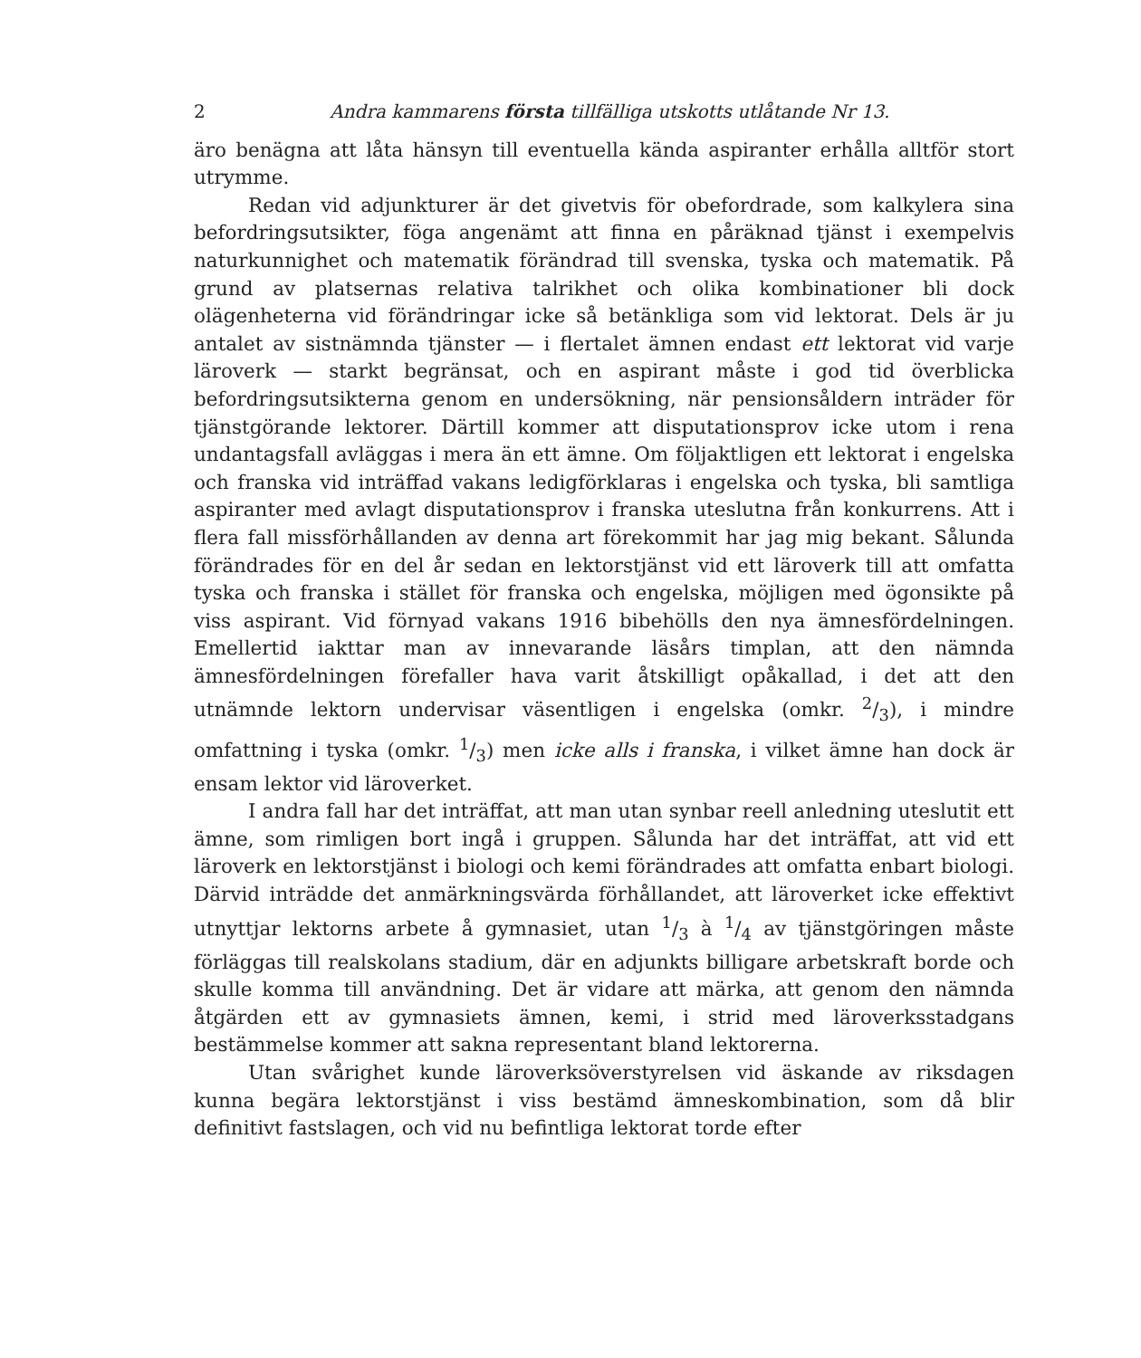2 Andra kammarens första tillfälliga utskotts utlåtande Nr 13.
äro benägna att låta hänsyn till eventuella kända aspiranter erhålla alltför stort utrymme.
Redan vid adjunkturer är det givetvis för obefordrade, som kalkylera sina befordringsutsikter, föga angenämt att finna en påräknad tjänst i exempelvis naturkunnighet och matematik förändrad till svenska, tyska och matematik. På grund av platsernas relativa talrikhet och olika kombinationer bli dock olägenheterna vid förändringar icke så betänkliga som vid lektorat. Dels är ju antalet av sistnämnda tjänster — i flertalet ämnen endast ett lektorat vid varje läroverk — starkt begränsat, och en aspirant måste i god tid överblicka befordringsutsikterna genom en undersökning, när pensionsåldern inträder för tjänstgörande lektorer. Därtill kommer att disputationsprov icke utom i rena undantagsfall avläggas i mera än ett ämne. Om följaktligen ett lektorat i engelska och franska vid inträffad vakans ledigförklaras i engelska och tyska, bli samtliga aspiranter med avlagt disputationsprov i franska uteslutna från konkurrens. Att i flera fall missförhållanden av denna art förekommit har jag mig bekant. Sålunda förändrades för en del år sedan en lektorstjänst vid ett läroverk till att omfatta tyska och franska i stället för franska och engelska, möjligen med ögonsikte på viss aspirant. Vid förnyad vakans 1916 bibehölls den nya ämnesfördelningen. Emellertid iakttar man av innevarande läsårs timplan, att den nämnda ämnesfördelningen förefaller hava varit åtskilligt opåkallad, i det att den utnämnde lektorn undervisar väsentligen i engelska (omkr. 2/3), i mindre omfattning i tyska (omkr. 1/3) men icke alls i franska, i vilket ämne han dock är ensam lektor vid läroverket.
I andra fall har det inträffat, att man utan synbar reell anledning uteslutit ett ämne, som rimligen bort ingå i gruppen. Sålunda har det inträffat, att vid ett läroverk en lektorstjänst i biologi och kemi förändrades att omfatta enbart biologi. Därvid inträdde det anmärkningsvärda förhållandet, att läroverket icke effektivt utnyttjar lektorns arbete å gymnasiet, utan 1/3 à 1/4 av tjänstgöringen måste förläggas till realskolans stadium, där en adjunkts billigare arbetskraft borde och skulle komma till användning. Det är vidare att märka, att genom den nämnda åtgärden ett av gymnasiets ämnen, kemi, i strid med läroverksstadgans bestämmelse kommer att sakna representant bland lektorerna.
Utan svårighet kunde läroverksöverstyrelsen vid äskande av riksdagen kunna begära lektorstjänst i viss bestämd ämneskombination, som då blir definitivt fastslagen, och vid nu befintliga lektorat torde efter